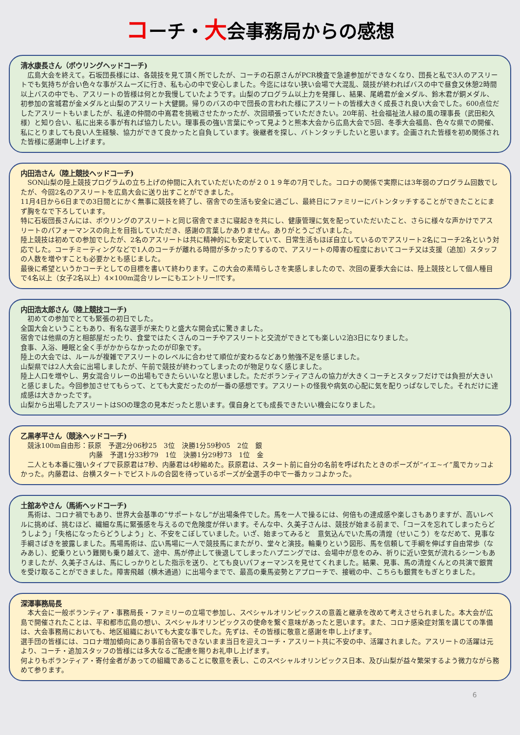コーチ・大会事務局からの感想
清水康長さん（ボウリングヘッドコーチ)
　広島大会を終えて。石坂団長様には、各競技を見て頂く所でしたが、コーチの石原さんがPCR検査で急遽参加ができなくなり、団長と私で3人のアスリートでも気持ちが合い色々な事がスムーズに行き、私も心の中で安心しました。今迄にはない狭い会場で大混乱、競技が終わればバスの中で昼食又休憩2時間以上バスの中でも、アスリートの皆様は何とか我慢していたようです。山梨のプログラム以上力を発揮し、結果、尾嶋君が金メダル、鈴木君が銅メダル、初参加の宮城君が金メダルと山梨のアスリート大健闘。帰りのバスの中で団長の言われた様にアスリートの皆様大きく成長され良い大会でした。600点位だしたアスリートもいましたが、私達の仲間の中嶌君を挑戦させたかったが、次回頑張っていただきたい。20年前、社会福祉法人緑の風の理事長（武田和久様）と知り合い、私に出来る事が有れば協力したい。理事長の強い言葉にやって見ようと熊本大会から広島大会で5回、冬季大会福島、色々な県での開催、私にとりましても良い人生経験、協力ができて良かったと自負しています。後継者を探し、バトンタッチしたいと思います。企画された皆様を初め関係された皆様に感謝申し上げます。
内田浩さん（陸上競技ヘッドコーチ)
　SON山梨の陸上競技プログラムの立ち上げの仲間に入れていただいたのが２０１９年の7月でした。コロナの関係で実際には3年弱のプログラム回数でしたが、今回2名のアスリートを広島大会に送り出すことができました。
11月4日から6日までの3日間とにかく無事に競技を終了し、宿舎での生活も安全に過ごし、最終日にファミリーにバトンタッチすることができたことにまず胸をなで下ろしています。
特に石坂団長さんには、ボウリングのアスリートと同じ宿舎でまさに寝起きを共にし、健康管理に気を配っていただいたこと、さらに様々な声かけでアスリートのパフォーマンスの向上を目指していただき、感謝の言葉しかありません。ありがとうございました。
陸上競技は初めての参加でしたが、2名のアスリートは共に精神的にも安定していて、日常生活もほぼ自立しているのでアスリート2名にコーチ2名という対応でした。コーチミーティングなどで1人のコーチが離れる時間が多かったりするので、アスリートの障害の程度においてコーチ又は支援（追加）スタッフの人数を増やすことも必要かとも感じました。
最後に希望というかコーチとしての目標を書いて終わります。この大会の素晴らしさを実感しましたので、次回の夏季大会には、陸上競技として個人種目で4名以上（女子2名以上）4×100m混合リレーにもエントリー‼です。
内田浩太郎さん（陸上競技コーチ)
　初めての参加でとても緊張の初日でした。
全国大会ということもあり、有名な選手が来たりと盛大な開会式に驚きました。
宿舎では他県の方と相部屋だったり、食堂ではたくさんのコーチやアスリートと交流ができとても楽しい2泊3日になりました。
食事、入浴、睡眠と全く手がかからなかったのが印象です。
陸上の大会では、ルールが複雑でアスリートのレベルに合わせて順位が変わるなどあり勉強不足を感じました。
山梨県では2人大会に出場しましたが、午前で競技が終わってしまったのが物足りなく感じました。
陸上人口を増やし、男女混合リレーの出場もできたらいいなと思いました。ただボランティアさんの協力が大きくコーチとスタッフだけでは負担が大きいと感じました。今回参加させてもらって、とても大変だったのが一番の感想です。アスリートの怪我や病気の心配に気を配りっぱなしでした。それだけに達成感は大きかったです。
山梨から出場したアスリートはSOの理念の見本だったと思います。僕自身とても成長できたいい機会になりました。
乙黒孝平さん（競泳ヘッドコーチ)
　競泳100m自由形：荻原　予選2分06秒25　3位　決勝1分59秒05　2位　銀
内藤　予選1分33秒79　1位　決勝1分29秒73　1位　金
　二人とも本番に強いタイプで荻原君は7秒、内藤君は4秒縮めた。荻原君は、スタート前に自分の名前を呼ばれたときのポーズが“イエ~イ”風でカッコよかった。内藤君は、台横スタートでピストルの合図を待っているポーズが全選手の中で一番カッコよかった。
土舘あやさん（馬術ヘッドコーチ)
　馬術は、コロナ禍でもあり、世界大会基準の”サポートなし”が出場条件でした。馬を一人で操るには、何倍もの達成感や楽しさもありますが、高いレベルに挑めば、挑むほど、繊細な馬に緊張感を与えるので危険度が伴います。そんな中、久美子さんは、競技が始まる前まで、「コースを忘れてしまったらどうしよう」「失格になったらどうしよう」と、不安をこぼしていました。いざ、始まってみると　意気込んでいた馬の清煌（せいこう）をなだめて、見事な手綱さばきを披露しました。馬場馬術は、広い馬場に一人で競技馬にまたがり、堂々と演技。輪乗りという図形、馬を信頼して手綱を伸ばす自由常歩（なみあし）、蛇乗りという難関も乗り越えて、途中、馬が停止して後退してしまったハプニングでは、会場中が息をのみ、祈りに近い空気が流れるシーンもありましたが、久美子さんは、馬にしっかりとした指示を送り、とても良いパフォーマンスを見せてくれました。結果、見事、馬の清煌くんとの共演で銀賞を受け取ることができました。障害飛越（横木通過）に出場今までで、最高の乗馬姿勢とアプローチで、接戦の中、こちらも銀賞をもぎとりました。
深澤事務局長
　本大会に一般ボランティア・事務局長・ファミリーの立場で参加し、スペシャルオリンピックスの意義と継承を改めて考えさせられました。本大会が広島で開催されたことは、平和都市広島の想い、スペシャルオリンピックスの使命を繋ぐ意味があったと思います。また、コロナ感染症対策を講じての準備は、大会事務局においても、地区組織においても大変な事でした。先ずは、その皆様に敬意と感謝を申し上げます。
選手団の皆様には、コロナ増加傾向にあり事前合宿もできないまま当日を迎えコーチ・アスリート共に不安の中、活躍されました。アスリートの活躍は元より、コーチ・追加スタッフの皆様には多大なるご配慮を賜りお礼申し上げます。
何よりもボランティア・寄付金者があっての組織であることに敬意を表し、このスペシャルオリンピックス日本、及び山梨が益々繁栄するよう微力ながら務めて参ります。
6